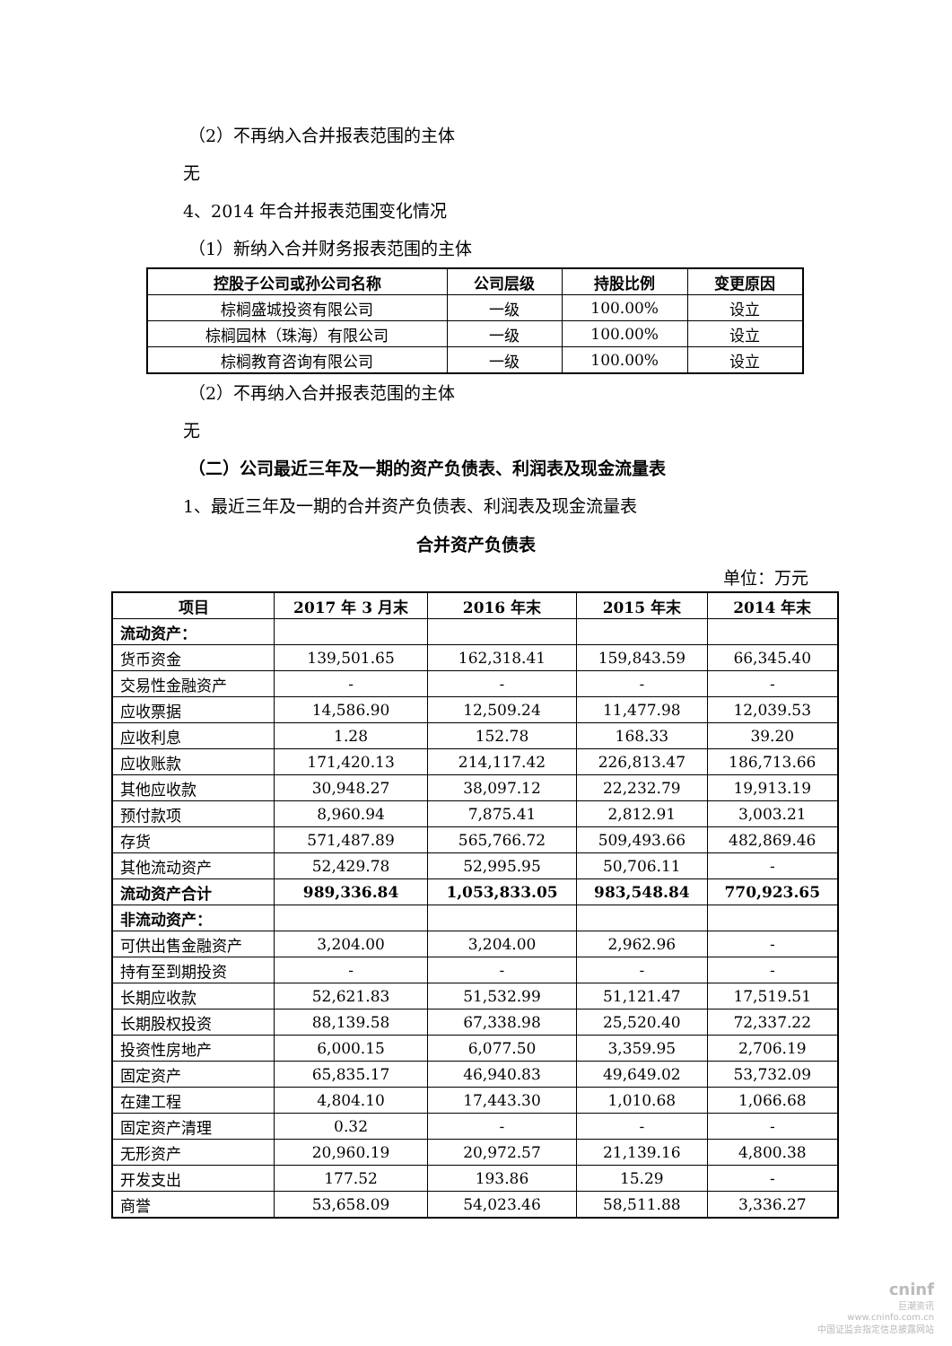（2）不再纳入合并报表范围的主体
无
4、2014 年合并报表范围变化情况
（1）新纳入合并财务报表范围的主体
| 控股子公司或孙公司名称 | 公司层级 | 持股比例 | 变更原因 |
| --- | --- | --- | --- |
| 棕榈盛城投资有限公司 | 一级 | 100.00% | 设立 |
| 棕榈园林（珠海）有限公司 | 一级 | 100.00% | 设立 |
| 棕榈教育咨询有限公司 | 一级 | 100.00% | 设立 |
（2）不再纳入合并报表范围的主体
无
（二）公司最近三年及一期的资产负债表、利润表及现金流量表
1、最近三年及一期的合并资产负债表、利润表及现金流量表
合并资产负债表
单位：万元
| 项目 | 2017 年 3 月末 | 2016 年末 | 2015 年末 | 2014 年末 |
| --- | --- | --- | --- | --- |
| 流动资产： | | | | |
| 货币资金 | 139,501.65 | 162,318.41 | 159,843.59 | 66,345.40 |
| 交易性金融资产 | - | - | - | - |
| 应收票据 | 14,586.90 | 12,509.24 | 11,477.98 | 12,039.53 |
| 应收利息 | 1.28 | 152.78 | 168.33 | 39.20 |
| 应收账款 | 171,420.13 | 214,117.42 | 226,813.47 | 186,713.66 |
| 其他应收款 | 30,948.27 | 38,097.12 | 22,232.79 | 19,913.19 |
| 预付款项 | 8,960.94 | 7,875.41 | 2,812.91 | 3,003.21 |
| 存货 | 571,487.89 | 565,766.72 | 509,493.66 | 482,869.46 |
| 其他流动资产 | 52,429.78 | 52,995.95 | 50,706.11 | - |
| 流动资产合计 | 989,336.84 | 1,053,833.05 | 983,548.84 | 770,923.65 |
| 非流动资产： | | | | |
| 可供出售金融资产 | 3,204.00 | 3,204.00 | 2,962.96 | - |
| 持有至到期投资 | - | - | - | - |
| 长期应收款 | 52,621.83 | 51,532.99 | 51,121.47 | 17,519.51 |
| 长期股权投资 | 88,139.58 | 67,338.98 | 25,520.40 | 72,337.22 |
| 投资性房地产 | 6,000.15 | 6,077.50 | 3,359.95 | 2,706.19 |
| 固定资产 | 65,835.17 | 46,940.83 | 49,649.02 | 53,732.09 |
| 在建工程 | 4,804.10 | 17,443.30 | 1,010.68 | 1,066.68 |
| 固定资产清理 | 0.32 | - | - | - |
| 无形资产 | 20,960.19 | 20,972.57 | 21,139.16 | 4,800.38 |
| 开发支出 | 177.52 | 193.86 | 15.29 | - |
| 商誉 | 53,658.09 | 54,023.46 | 58,511.88 | 3,336.27 |
cninf
巨潮资讯
www.cninfo.com.cn
中国证监会指定信息披露网站